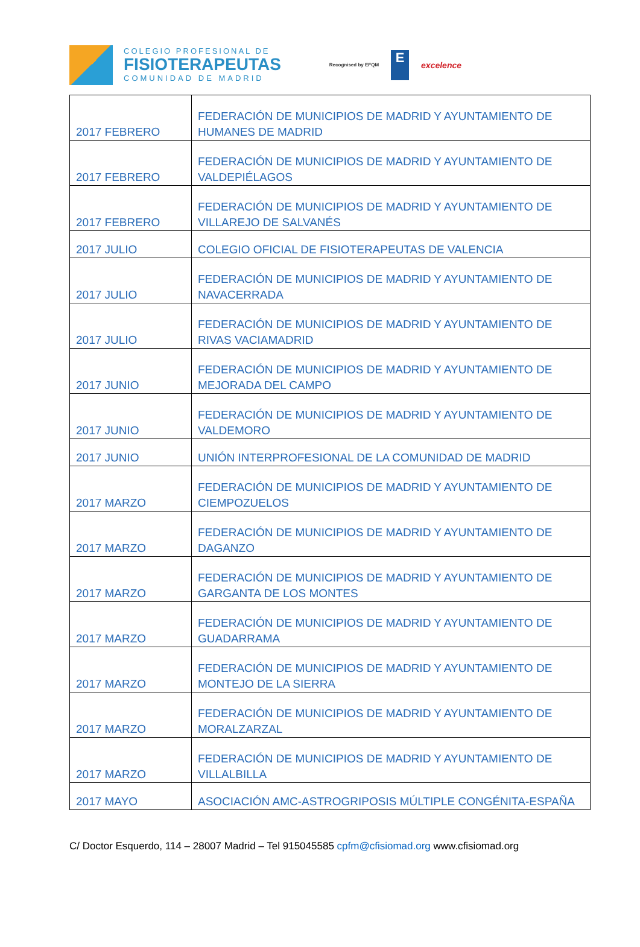COLEGIO PROFESIONAL DE
FISIOTERAPEUTAS
COMUNIDAD DE MADRID
Recognised by EFQM
E
excelence
| 2017 FEBRERO | FEDERACIÓN DE MUNICIPIOS DE MADRID Y AYUNTAMIENTO DE HUMANES DE MADRID |
| 2017 FEBRERO | FEDERACIÓN DE MUNICIPIOS DE MADRID Y AYUNTAMIENTO DE VALDEPIÉLAGOS |
| 2017 FEBRERO | FEDERACIÓN DE MUNICIPIOS DE MADRID Y AYUNTAMIENTO DE VILLAREJO DE SALVANÉS |
| 2017 JULIO | COLEGIO OFICIAL DE FISIOTERAPEUTAS DE VALENCIA |
| 2017 JULIO | FEDERACIÓN DE MUNICIPIOS DE MADRID Y AYUNTAMIENTO DE NAVACERRADA |
| 2017 JULIO | FEDERACIÓN DE MUNICIPIOS DE MADRID Y AYUNTAMIENTO DE RIVAS VACIAMADRID |
| 2017 JUNIO | FEDERACIÓN DE MUNICIPIOS DE MADRID Y AYUNTAMIENTO DE MEJORADA DEL CAMPO |
| 2017 JUNIO | FEDERACIÓN DE MUNICIPIOS DE MADRID Y AYUNTAMIENTO DE VALDEMORO |
| 2017 JUNIO | UNIÓN INTERPROFESIONAL DE LA COMUNIDAD DE MADRID |
| 2017 MARZO | FEDERACIÓN DE MUNICIPIOS DE MADRID Y AYUNTAMIENTO DE CIEMPOZUELOS |
| 2017 MARZO | FEDERACIÓN DE MUNICIPIOS DE MADRID Y AYUNTAMIENTO DE DAGANZO |
| 2017 MARZO | FEDERACIÓN DE MUNICIPIOS DE MADRID Y AYUNTAMIENTO DE GARGANTA DE LOS MONTES |
| 2017 MARZO | FEDERACIÓN DE MUNICIPIOS DE MADRID Y AYUNTAMIENTO DE GUADARRAMA |
| 2017 MARZO | FEDERACIÓN DE MUNICIPIOS DE MADRID Y AYUNTAMIENTO DE MONTEJO DE LA SIERRA |
| 2017 MARZO | FEDERACIÓN DE MUNICIPIOS DE MADRID Y AYUNTAMIENTO DE MORALZARZAL |
| 2017 MARZO | FEDERACIÓN DE MUNICIPIOS DE MADRID Y AYUNTAMIENTO DE VILLALBILLA |
| 2017 MAYO | ASOCIACIÓN AMC-ASTROGRIPOSIS MÚLTIPLE CONGÉNITA-ESPAÑA |
C/ Doctor Esquerdo, 114 – 28007 Madrid – Tel 915045585 cpfm@cfisiomad.org www.cfisiomad.org